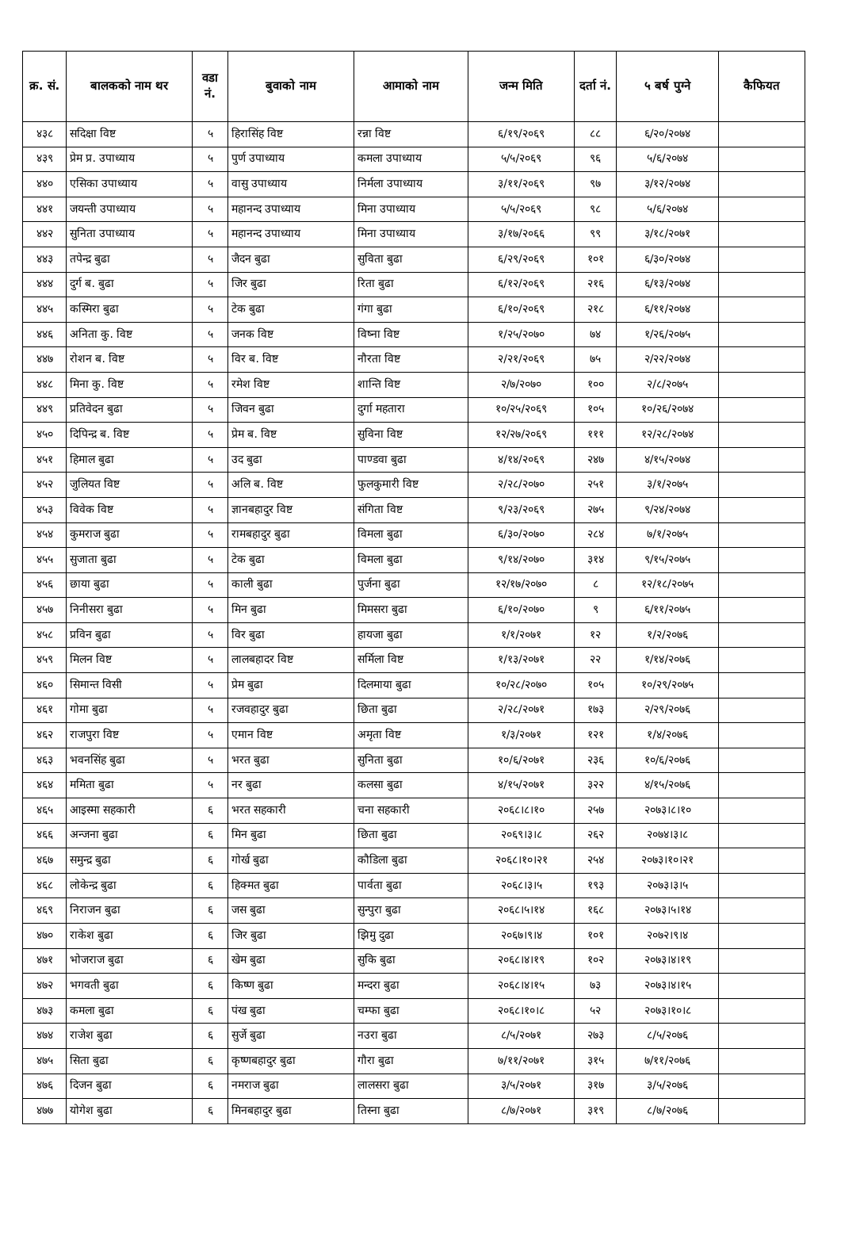| क्र. सं. | बालकको नाम थर | वडा नं. | बुवाको नाम | आमाको नाम | जन्म मिति | दर्ता नं. | ५ बर्ष पुग्ने | कैफियत |
| --- | --- | --- | --- | --- | --- | --- | --- | --- |
| ४३८ | सदिक्षा विष्ट | ५ | हिरासिंह विष्ट | रन्ना विष्ट | ६/१९/२०६९ | ८८ | ६/२०/२०७४ | |
| ४३९ | प्रेम प्र. उपाध्याय | ५ | पुर्ण उपाध्याय | कमला उपाध्याय | ५/५/२०६९ | ९६ | ५/६/२०७४ | |
| ४४० | एसिका उपाध्याय | ५ | वासु उपाध्याय | निर्मला उपाध्याय | ३/११/२०६९ | ९७ | ३/१२/२०७४ | |
| ४४१ | जयन्ती उपाध्याय | ५ | महानन्द उपाध्याय | मिना उपाध्याय | ५/५/२०६९ | ९८ | ५/६/२०७४ | |
| ४४२ | सुनिता उपाध्याय | ५ | महानन्द उपाध्याय | मिना उपाध्याय | ३/१७/२०६६ | ९९ | ३/१८/२०७१ | |
| ४४३ | तपेन्द्र बुढा | ५ | जैदन बुढा | सुविता बुढा | ६/२९/२०६९ | १०१ | ६/३०/२०७४ | |
| ४४४ | दुर्ग ब. बुढा | ५ | जिर बुढा | रिता बुढा | ६/१२/२०६९ | २१६ | ६/१३/२०७४ | |
| ४४५ | कस्मिरा बुढा | ५ | टेक बुढा | गंगा बुढा | ६/१०/२०६९ | २१८ | ६/११/२०७४ | |
| ४४६ | अनिता कु. विष्ट | ५ | जनक विष्ट | विष्ना विष्ट | १/२५/२०७० | ७४ | १/२६/२०७५ | |
| ४४७ | रोशन ब. विष्ट | ५ | विर ब. विष्ट | नौरता विष्ट | २/२१/२०६९ | ७५ | २/२२/२०७४ | |
| ४४८ | मिना कु. विष्ट | ५ | रमेश विष्ट | शान्ति विष्ट | २/७/२०७० | १०० | २/८/२०७५ | |
| ४४९ | प्रतिवेदन बुढा | ५ | जिवन बुढा | दुर्गा महतारा | १०/२५/२०६९ | १०५ | १०/२६/२०७४ | |
| ४५० | दिपिन्द्र ब. विष्ट | ५ | प्रेम ब. विष्ट | सुविना विष्ट | १२/२७/२०६९ | १११ | १२/२८/२०७४ | |
| ४५१ | हिमाल बुढा | ५ | उद बुढा | पाण्डवा बुढा | ४/१४/२०६९ | २४७ | ४/१५/२०७४ | |
| ४५२ | जुलियत विष्ट | ५ | अलि ब. विष्ट | फुलकुमारी विष्ट | २/२८/२०७० | २५१ | ३/१/२०७५ | |
| ४५३ | विवेक विष्ट | ५ | ज्ञानबहादुर विष्ट | संगिता विष्ट | ९/२३/२०६९ | २७५ | ९/२४/२०७४ | |
| ४५४ | कुमराज बुढा | ५ | रामबहादुर बुढा | विमला बुढा | ६/३०/२०७० | २८४ | ७/१/२०७५ | |
| ४५५ | सुजाता बुढा | ५ | टेक बुढा | विमला बुढा | ९/१४/२०७० | ३१४ | ९/१५/२०७५ | |
| ४५६ | छाया बुढा | ५ | काली बुढा | पुर्जना बुढा | १२/१७/२०७० | ८ | १२/१८/२०७५ | |
| ४५७ | निनीसरा बुढा | ५ | मिन बुढा | मिमसरा बुढा | ६/१०/२०७० | ९ | ६/११/२०७५ | |
| ४५८ | प्रविन बुढा | ५ | विर बुढा | हायजा बुढा | १/१/२०७१ | १२ | १/२/२०७६ | |
| ४५९ | मिलन विष्ट | ५ | लालबहादर विष्ट | सर्मिला विष्ट | १/१३/२०७१ | २२ | १/१४/२०७६ | |
| ४६० | सिमान्त विसी | ५ | प्रेम बुढा | दिलमाया बुढा | १०/२८/२०७० | १०५ | १०/२९/२०७५ | |
| ४६१ | गोमा बुढा | ५ | रजवहादुर बुढा | छिता बुढा | २/२८/२०७१ | १७३ | २/२९/२०७६ | |
| ४६२ | राजपुरा विष्ट | ५ | एमान विष्ट | अमृता विष्ट | १/३/२०७१ | १२१ | १/४/२०७६ | |
| ४६३ | भवनसिंह बुढा | ५ | भरत बुढा | सुनिता बुढा | १०/६/२०७१ | २३६ | १०/६/२०७६ | |
| ४६४ | ममिता बुढा | ५ | नर बुढा | कलसा बुढा | ४/१५/२०७१ | ३२२ | ४/१५/२०७६ | |
| ४६५ | आइस्मा सहकारी | ६ | भरत सहकारी | चना सहकारी | २०६८।८।१० | २५७ | २०७३।८।१० | |
| ४६६ | अन्जना बुढा | ६ | मिन बुढा | छिता बुढा | २०६९।३।८ | २६२ | २०७४।३।८ | |
| ४६७ | समुन्द्र बुढा | ६ | गोर्ख बुढा | कौडिला बुढा | २०६८।१०।२१ | २५४ | २०७३।१०।२१ | |
| ४६८ | लोकेन्द्र बुढा | ६ | हिक्मत बुढा | पार्वता बुढा | २०६८।३।५ | १९३ | २०७३।३।५ | |
| ४६९ | निराजन बुढा | ६ | जस बुढा | सुन्पुरा बुढा | २०६८।५।१४ | १६८ | २०७३।५।१४ | |
| ४७० | राकेश बुढा | ६ | जिर बुढा | झिमु दुढा | २०६७।९।४ | १०१ | २०७२।९।४ | |
| ४७१ | भोजराज बुढा | ६ | खेम बुढा | सुकि बुढा | २०६८।४।१९ | १०२ | २०७३।४।१९ | |
| ४७२ | भगवती बुढा | ६ | किष्ण बुढा | मन्दरा बुढा | २०६८।४।१५ | ७३ | २०७३।४।१५ | |
| ४७३ | कमला बुढा | ६ | पंख बुढा | चम्फा बुढा | २०६८।१०।८ | ५२ | २०७३।१०।८ | |
| ४७४ | राजेश बुढा | ६ | सुर्जे बुढा | नउरा बुढा | ८/५/२०७१ | २७३ | ८/५/२०७६ | |
| ४७५ | सिता बुढा | ६ | कृष्णबहादुर बुढा | गौरा बुढा | ७/११/२०७१ | ३१५ | ७/११/२०७६ | |
| ४७६ | दिजन बुढा | ६ | नमराज बुढा | लालसरा बुढा | ३/५/२०७१ | ३१७ | ३/५/२०७६ | |
| ४७७ | योगेश बुढा | ६ | मिनबहादुर बुढा | तिस्ना बुढा | ८/७/२०७१ | ३१९ | ८/७/२०७६ | |